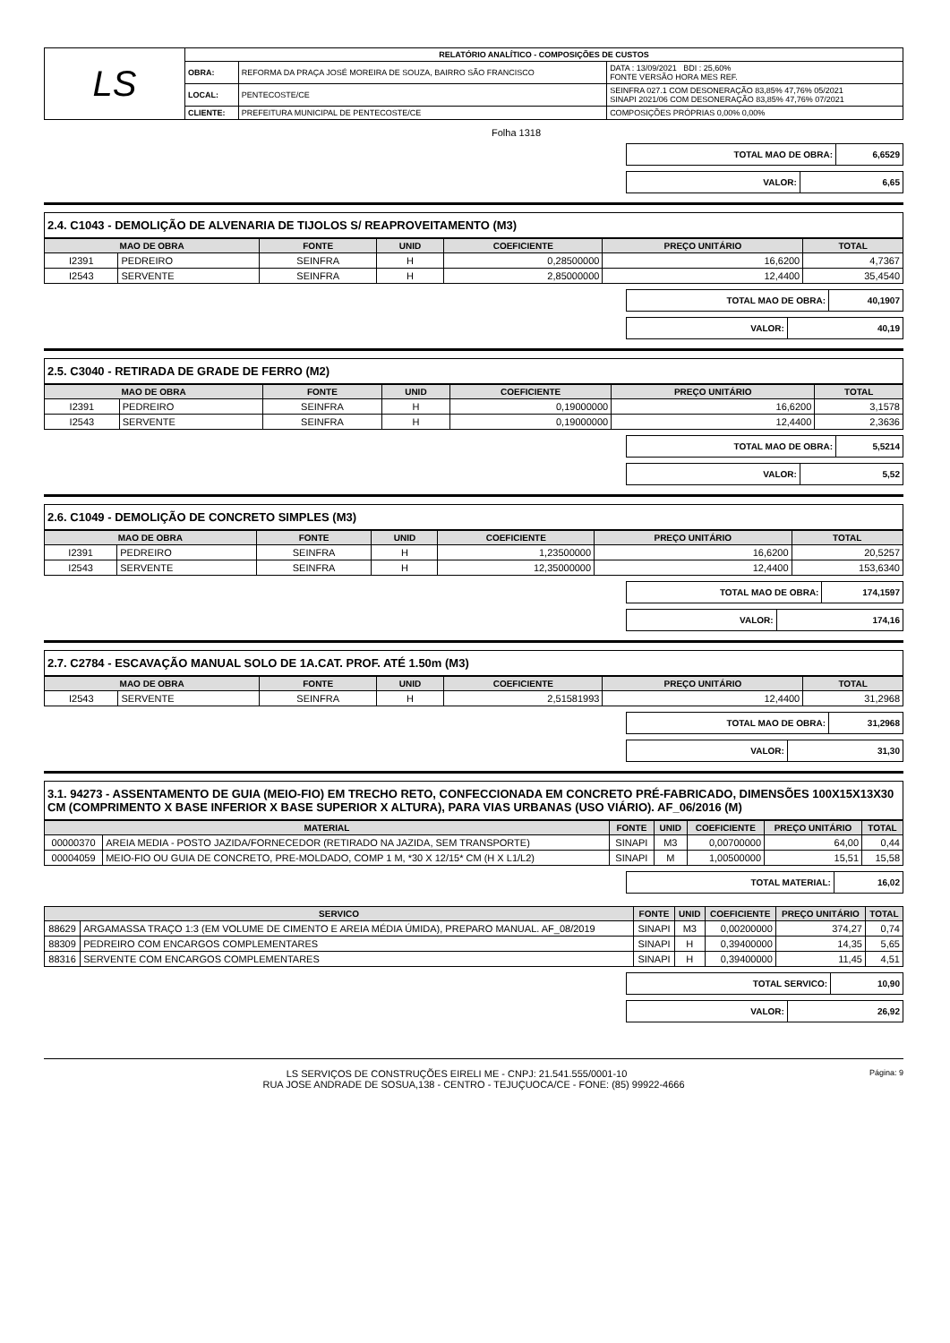| LS | RELATÓRIO ANALÍTICO - COMPOSIÇÕES DE CUSTOS | | |
| | OBRA: | REFORMA DA PRAÇA JOSÉ MOREIRA DE SOUZA, BAIRRO SÃO FRANCISCO | DATA : 13/09/2021 BDI : 25,60% FONTE VERSÃO HORA MES REF. |
| | LOCAL: | PENTECOSTE/CE | SEINFRA 027.1 COM DESONERAÇÃO 83,85% 47,76% 05/2021 SINAPI 2021/06 COM DESONERAÇÃO 83,85% 47,76% 07/2021 |
| | CLIENTE: | PREFEITURA MUNICIPAL DE PENTECOSTE/CE | COMPOSIÇÕES PRÓPRIAS 0,00% 0,00% |
Folha 1318
| TOTAL MAO DE OBRA: | 6,6529 |
| VALOR: | 6,65 |
2.4. C1043 - DEMOLIÇÃO DE ALVENARIA DE TIJOLOS S/ REAPROVEITAMENTO (M3)
| MAO DE OBRA | | FONTE | UNID | COEFICIENTE | PREÇO UNITÁRIO | TOTAL |
| --- | --- | --- | --- | --- | --- | --- |
| I2391 | PEDREIRO | SEINFRA | H | 0,28500000 | 16,6200 | 4,7367 |
| I2543 | SERVENTE | SEINFRA | H | 2,85000000 | 12,4400 | 35,4540 |
| TOTAL MAO DE OBRA: | 40,1907 |
| VALOR: | 40,19 |
2.5. C3040 - RETIRADA DE GRADE DE FERRO (M2)
| MAO DE OBRA | | FONTE | UNID | COEFICIENTE | PREÇO UNITÁRIO | TOTAL |
| --- | --- | --- | --- | --- | --- | --- |
| I2391 | PEDREIRO | SEINFRA | H | 0,19000000 | 16,6200 | 3,1578 |
| I2543 | SERVENTE | SEINFRA | H | 0,19000000 | 12,4400 | 2,3636 |
| TOTAL MAO DE OBRA: | 5,5214 |
| VALOR: | 5,52 |
2.6. C1049 - DEMOLIÇÃO DE CONCRETO SIMPLES (M3)
| MAO DE OBRA | | FONTE | UNID | COEFICIENTE | PREÇO UNITÁRIO | TOTAL |
| --- | --- | --- | --- | --- | --- | --- |
| I2391 | PEDREIRO | SEINFRA | H | 1,23500000 | 16,6200 | 20,5257 |
| I2543 | SERVENTE | SEINFRA | H | 12,35000000 | 12,4400 | 153,6340 |
| TOTAL MAO DE OBRA: | 174,1597 |
| VALOR: | 174,16 |
2.7. C2784 - ESCAVAÇÃO MANUAL SOLO DE 1A.CAT. PROF. ATÉ 1.50m (M3)
| MAO DE OBRA | | FONTE | UNID | COEFICIENTE | PREÇO UNITÁRIO | TOTAL |
| --- | --- | --- | --- | --- | --- | --- |
| I2543 | SERVENTE | SEINFRA | H | 2,51581993 | 12,4400 | 31,2968 |
| TOTAL MAO DE OBRA: | 31,2968 |
| VALOR: | 31,30 |
3.1. 94273 - ASSENTAMENTO DE GUIA (MEIO-FIO) EM TRECHO RETO, CONFECCIONADA EM CONCRETO PRÉ-FABRICADO, DIMENSÕES 100X15X13X30 CM (COMPRIMENTO X BASE INFERIOR X BASE SUPERIOR X ALTURA), PARA VIAS URBANAS (USO VIÁRIO). AF_06/2016 (M)
| MATERIAL | | FONTE | UNID | COEFICIENTE | PREÇO UNITÁRIO | TOTAL |
| --- | --- | --- | --- | --- | --- | --- |
| 00000370 | AREIA MEDIA - POSTO JAZIDA/FORNECEDOR (RETIRADO NA JAZIDA, SEM TRANSPORTE) | SINAPI | M3 | 0,00700000 | 64,00 | 0,44 |
| 00004059 | MEIO-FIO OU GUIA DE CONCRETO, PRE-MOLDADO, COMP 1 M, *30 X 12/15* CM (H X L1/L2) | SINAPI | M | 1,00500000 | 15,51 | 15,58 |
| TOTAL MATERIAL: | 16,02 |
| SERVICO | | FONTE | UNID | COEFICIENTE | PREÇO UNITÁRIO | TOTAL |
| --- | --- | --- | --- | --- | --- | --- |
| 88629 | ARGAMASSA TRAÇO 1:3 (EM VOLUME DE CIMENTO E AREIA MÉDIA ÚMIDA), PREPARO MANUAL. AF_08/2019 | SINAPI | M3 | 0,00200000 | 374,27 | 0,74 |
| 88309 | PEDREIRO COM ENCARGOS COMPLEMENTARES | SINAPI | H | 0,39400000 | 14,35 | 5,65 |
| 88316 | SERVENTE COM ENCARGOS COMPLEMENTARES | SINAPI | H | 0,39400000 | 11,45 | 4,51 |
| TOTAL SERVICO: | 10,90 |
| VALOR: | 26,92 |
LS SERVIÇOS DE CONSTRUÇÕES EIRELI ME - CNPJ: 21.541.555/0001-10 Página: 9
RUA JOSE ANDRADE DE SOSUA,138 - CENTRO - TEJUÇUOCA/CE - FONE: (85) 99922-4666